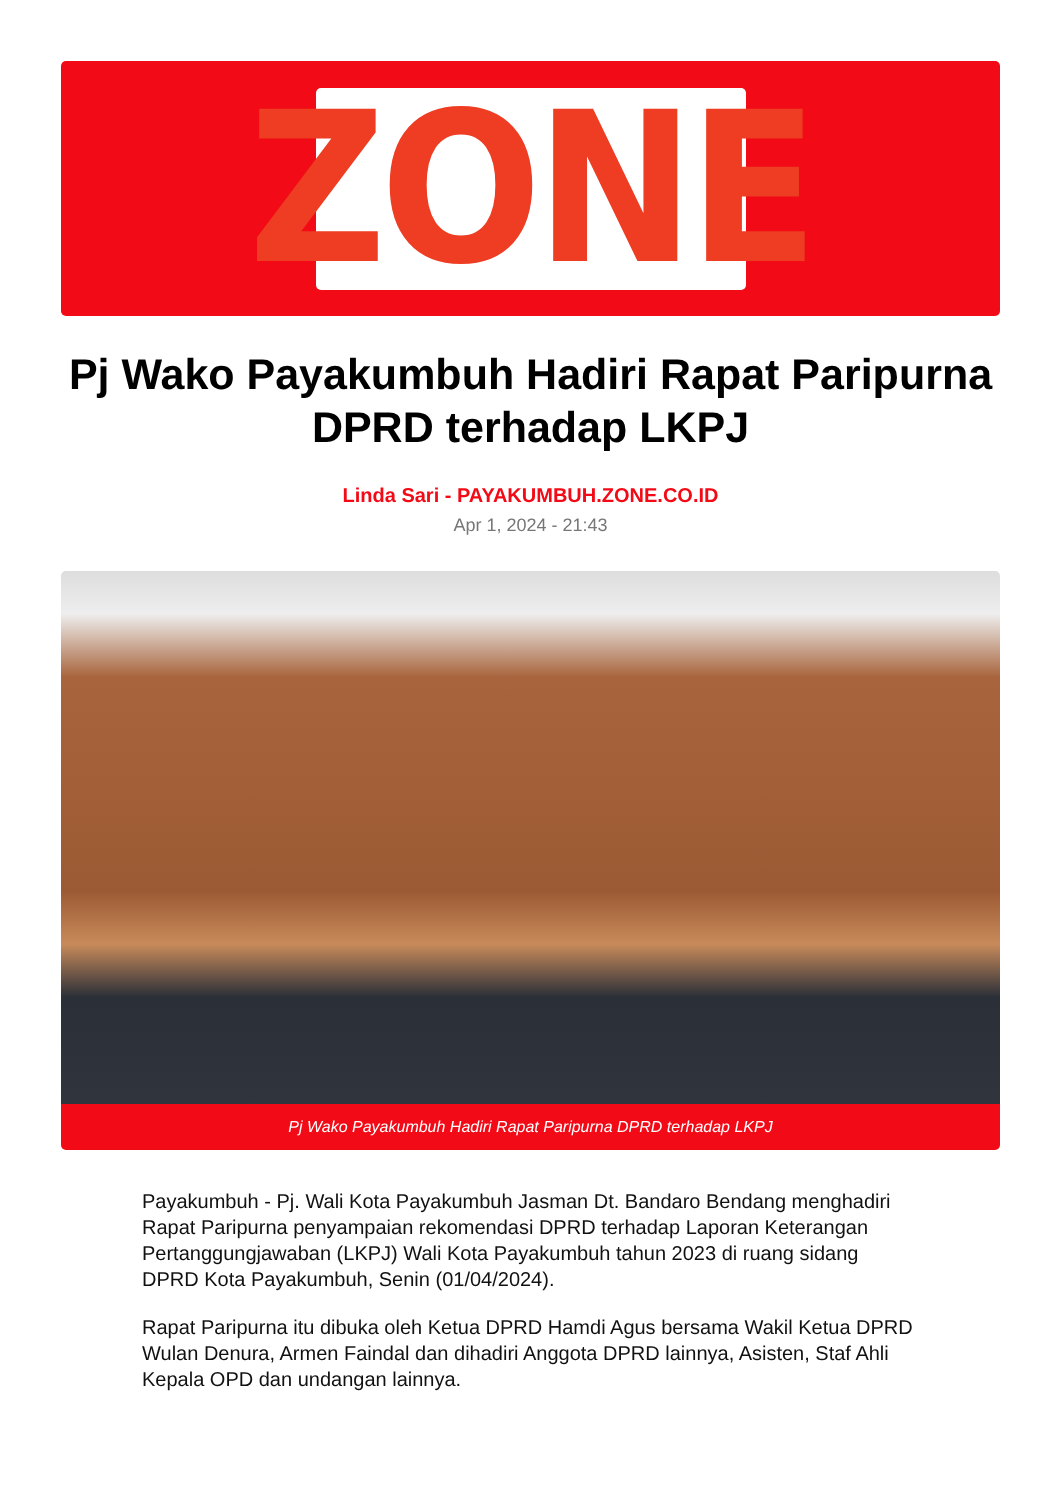ZONE
Pj Wako Payakumbuh Hadiri Rapat Paripurna DPRD terhadap LKPJ
Linda Sari - PAYAKUMBUH.ZONE.CO.ID
Apr 1, 2024 - 21:43
Pj Wako Payakumbuh Hadiri Rapat Paripurna DPRD terhadap LKPJ
Payakumbuh - Pj. Wali Kota Payakumbuh Jasman Dt. Bandaro Bendang menghadiri Rapat Paripurna penyampaian rekomendasi DPRD terhadap Laporan Keterangan Pertanggungjawaban (LKPJ) Wali Kota Payakumbuh tahun 2023 di ruang sidang DPRD Kota Payakumbuh, Senin (01/04/2024).
Rapat Paripurna itu dibuka oleh Ketua DPRD Hamdi Agus bersama Wakil Ketua DPRD Wulan Denura, Armen Faindal dan dihadiri Anggota DPRD lainnya, Asisten, Staf Ahli Kepala OPD dan undangan lainnya.